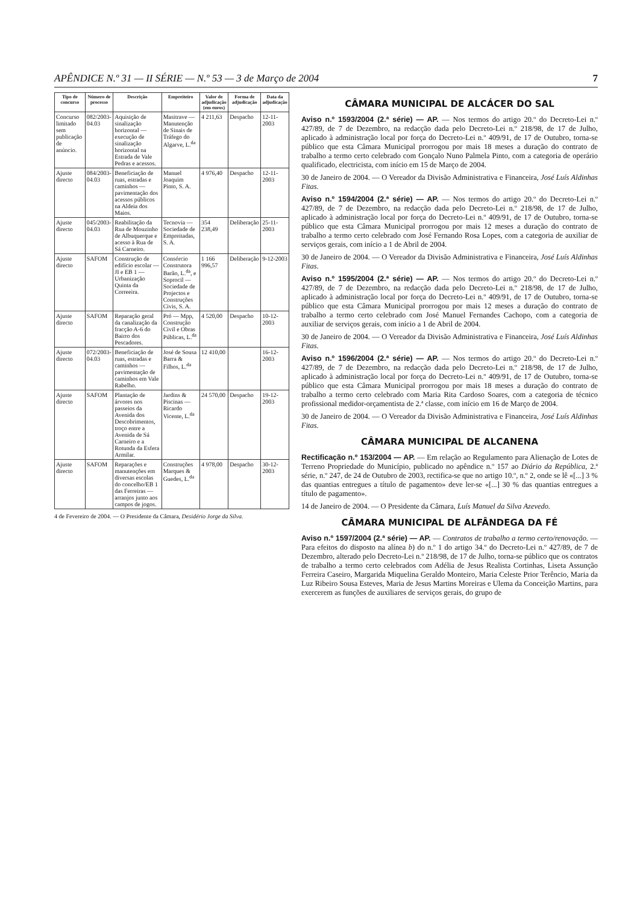APÊNDICE N.º 31 — II SÉRIE — N.º 53 — 3 de Março de 2004 7
| Tipo de concurso | Número de processo | Descrição | Empreiteiro | Valor de adjudicação (em euros) | Forma de adjudicação | Data da adjudicação |
| --- | --- | --- | --- | --- | --- | --- |
| Concurso limitado sem publicação de anúncio. | 082/2003-04.03 | Aquisição de sinalização horizontal — execução de sinalização horizontal na Estrada de Vale Pedras e acessos. | Masitrave — Manutenção de Sinais de Tráfego do Algarve, L.<sup>da</sup> | 4 211,63 | Despacho | 12-11-2003 |
| Ajuste directo | 084/2003-04.03 | Beneficiação de ruas, estradas e caminhos — pavimentação dos acessos públicos na Aldeia dos Maios. | Manuel Joaquim Pinto, S. A. | 4 976,40 | Despacho | 12-11-2003 |
| Ajuste directo | 045/2003-04.03 | Reabilitação da Rua de Mouzinho de Albuquerque e acesso à Rua de Sá Carneiro. | Tecnovia — Sociedade de Empreitadas, S. A. | 354 238,49 | Deliberação | 25-11-2003 |
| Ajuste directo | SAFOM | Construção de edifício escolar — JI e EB 1 — Urbanização Quinta da Correeira. | Consórcio Construtora Barão, L.<sup>da</sup>, e Soprocil — Sociedade de Projectos e Construções Civis, S. A. | 1 166 996,57 | Deliberação | 9-12-2003 |
| Ajuste directo | SAFOM | Reparação geral da canalização da fracção A-6 do Bairro dos Pescadores. | Pró — Mpp, Construção Civil e Obras Públicas, L.<sup>da</sup> | 4 520,00 | Despacho | 10-12-2003 |
| Ajuste directo | 072/2003-04.03 | Beneficiação de ruas, estradas e caminhos — pavimentação de caminhos em Vale Rabelho. | José de Sousa Barra & Filhos, L.<sup>da</sup> | 12 410,00 | | 16-12-2003 |
| Ajuste directo | SAFOM | Plantação de árvores nos passeios da Avenida dos Descobrimentos, troço entre a Avenida de Sá Carneiro e a Rotunda da Esfera Armilar. | Jardins & Piscinas — Ricardo Vicente, L.<sup>da</sup> | 24 570,00 | Despacho | 19-12-2003 |
| Ajuste directo | SAFOM | Reparações e manutenções em diversas escolas do concelho/EB 1 das Ferreiras — arranjos junto aos campos de jogos. | Construções Marques & Guedes, L.<sup>da</sup> | 4 978,00 | Despacho | 30-12-2003 |
4 de Fevereiro de 2004. — O Presidente da Câmara, Desidério Jorge da Silva.
CÂMARA MUNICIPAL DE ALCÁCER DO SAL
Aviso n.º 1593/2004 (2.ª série) — AP. — Nos termos do artigo 20.º do Decreto-Lei n.º 427/89, de 7 de Dezembro, na redacção dada pelo Decreto-Lei n.º 218/98, de 17 de Julho, aplicado à administração local por força do Decreto-Lei n.º 409/91, de 17 de Outubro, torna-se público que esta Câmara Municipal prorrogou por mais 18 meses a duração do contrato de trabalho a termo certo celebrado com Gonçalo Nuno Palmela Pinto, com a categoria de operário qualificado, electricista, com início em 15 de Março de 2004.
30 de Janeiro de 2004. — O Vereador da Divisão Administrativa e Financeira, José Luís Aldinhas Fitas.
Aviso n.º 1594/2004 (2.ª série) — AP. — Nos termos do artigo 20.º do Decreto-Lei n.º 427/89, de 7 de Dezembro, na redacção dada pelo Decreto-Lei n.º 218/98, de 17 de Julho, aplicado à administração local por força do Decreto-Lei n.º 409/91, de 17 de Outubro, torna-se público que esta Câmara Municipal prorrogou por mais 12 meses a duração do contrato de trabalho a termo certo celebrado com José Fernando Rosa Lopes, com a categoria de auxiliar de serviços gerais, com início a 1 de Abril de 2004.
30 de Janeiro de 2004. — O Vereador da Divisão Administrativa e Financeira, José Luís Aldinhas Fitas.
Aviso n.º 1595/2004 (2.ª série) — AP. — Nos termos do artigo 20.º do Decreto-Lei n.º 427/89, de 7 de Dezembro, na redacção dada pelo Decreto-Lei n.º 218/98, de 17 de Julho, aplicado à administração local por força do Decreto-Lei n.º 409/91, de 17 de Outubro, torna-se público que esta Câmara Municipal prorrogou por mais 12 meses a duração do contrato de trabalho a termo certo celebrado com José Manuel Fernandes Cachopo, com a categoria de auxiliar de serviços gerais, com início a 1 de Abril de 2004.
30 de Janeiro de 2004. — O Vereador da Divisão Administrativa e Financeira, José Luís Aldinhas Fitas.
Aviso n.º 1596/2004 (2.ª série) — AP. — Nos termos do artigo 20.º do Decreto-Lei n.º 427/89, de 7 de Dezembro, na redacção dada pelo Decreto-Lei n.º 218/98, de 17 de Julho, aplicado à administração local por força do Decreto-Lei n.º 409/91, de 17 de Outubro, torna-se público que esta Câmara Municipal prorrogou por mais 18 meses a duração do contrato de trabalho a termo certo celebrado com Maria Rita Cardoso Soares, com a categoria de técnico profissional medidor-orçamentista de 2.ª classe, com início em 16 de Março de 2004.
30 de Janeiro de 2004. — O Vereador da Divisão Administrativa e Financeira, José Luís Aldinhas Fitas.
CÂMARA MUNICIPAL DE ALCANENA
Rectificação n.º 153/2004 — AP. — Em relação ao Regulamento para Alienação de Lotes de Terreno Propriedade do Município, publicado no apêndice n.º 157 ao Diário da República, 2.ª série, n.º 247, de 24 de Outubro de 2003, rectifica-se que no artigo 10.º, n.º 2, onde se lê «[...] 3 % das quantias entregues a título de pagamento» deve ler-se «[...] 30 % das quantias entregues a título de pagamento».
14 de Janeiro de 2004. — O Presidente da Câmara, Luís Manuel da Silva Azevedo.
CÂMARA MUNICIPAL DE ALFÂNDEGA DA FÉ
Aviso n.º 1597/2004 (2.ª série) — AP. — Contratos de trabalho a termo certo/renovação. — Para efeitos do disposto na alínea b) do n.º 1 do artigo 34.º do Decreto-Lei n.º 427/89, de 7 de Dezembro, alterado pelo Decreto-Lei n.º 218/98, de 17 de Julho, torna-se público que os contratos de trabalho a termo certo celebrados com Adélia de Jesus Realista Cortinhas, Liseta Assunção Ferreira Caseiro, Margarida Miquelina Geraldo Monteiro, Maria Celeste Prior Terêncio, Maria da Luz Ribeiro Sousa Esteves, Maria de Jesus Martins Moreiras e Ulema da Conceição Martins, para exercerem as funções de auxiliares de serviços gerais, do grupo de